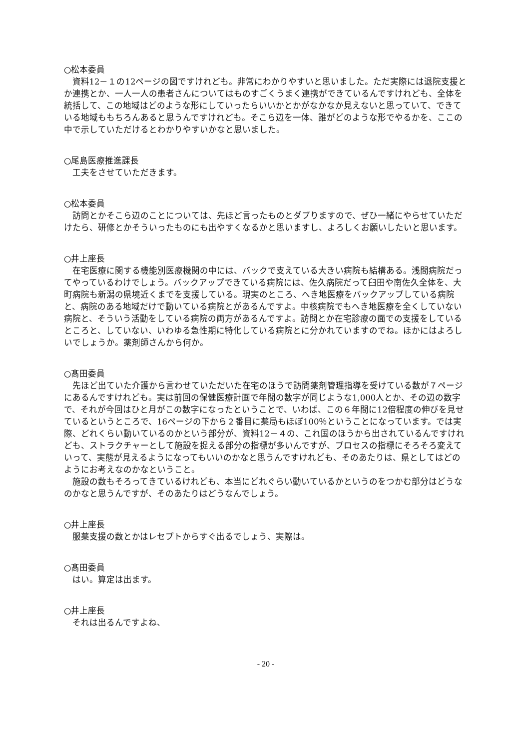○松本委員
資料12－１の12ページの図ですけれども。非常にわかりやすいと思いました。ただ実際には退院支援とか連携とか、一人一人の患者さんについてはものすごくうまく連携ができているんですけれども、全体を統括して、この地域はどのような形にしていったらいいかとかがなかなか見えないと思っていて、できている地域ももちろんあると思うんですけれども。そこら辺を一体、誰がどのような形でやるかを、ここの中で示していただけるとわかりやすいかなと思いました。
○尾島医療推進課長
工夫をさせていただきます。
○松本委員
訪問とかそこら辺のことについては、先ほど言ったものとダブりますので、ぜひ一緒にやらせていただけたら、研修とかそういったものにも出やすくなるかと思いますし、よろしくお願いしたいと思います。
○井上座長
在宅医療に関する機能別医療機関の中には、バックで支えている大きい病院も結構ある。浅間病院だってやっているわけでしょう。バックアップできている病院には、佐久病院だって臼田や南佐久全体を、大町病院も新潟の県境近くまでを支援している。現実のところ、へき地医療をバックアップしている病院と、病院のある地域だけで動いている病院とがあるんですよ。中核病院でもへき地医療を全くしていない病院と、そういう活動をしている病院の両方があるんですよ。訪問とか在宅診療の面での支援をしているところと、していない、いわゆる急性期に特化している病院とに分かれていますのでね。ほかにはよろしいでしょうか。薬剤師さんから何か。
○髙田委員
先ほど出ていた介護から言わせていただいた在宅のほうで訪問薬剤管理指導を受けている数が７ページにあるんですけれども。実は前回の保健医療計画で年間の数字が同じような1,000人とか、その辺の数字で、それが今回はひと月がこの数字になったということで、いわば、この６年間に12倍程度の伸びを見せているというところで、16ページの下から２番目に薬局もほぼ100％ということになっています。では実際、どれくらい動いているのかという部分が、資料12－４の、これ国のほうから出されているんですけれども、ストラクチャーとして施設を捉える部分の指標が多いんですが、プロセスの指標にそろそろ変えていって、実態が見えるようになってもいいのかなと思うんですけれども、そのあたりは、県としてはどのようにお考えなのかなということ。
施設の数もそろってきているけれども、本当にどれぐらい動いているかというのをつかむ部分はどうなのかなと思うんですが、そのあたりはどうなんでしょう。
○井上座長
服薬支援の数とかはレセプトからすぐ出るでしょう、実際は。
○髙田委員
はい。算定は出ます。
○井上座長
それは出るんですよね、
- 20 -